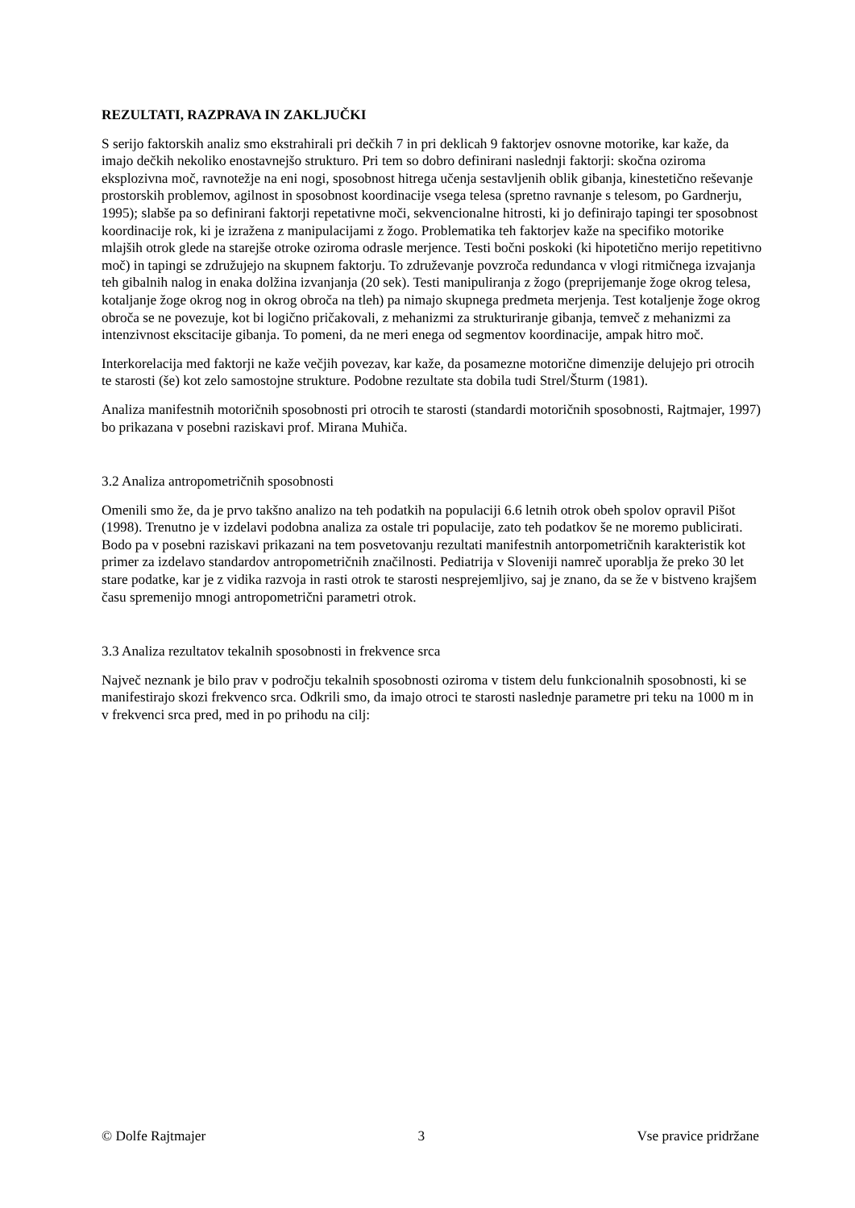REZULTATI, RAZPRAVA IN ZAKLJUČKI
S serijo faktorskih analiz smo ekstrahirali pri dečkih 7 in pri deklicah 9 faktorjev osnovne motorike, kar kaže, da imajo dečkih nekoliko enostavnejšo strukturo. Pri tem so dobro definirani naslednji faktorji: skočna oziroma eksplozivna moč, ravnotežje na eni nogi, sposobnost hitrega učenja sestavljenih oblik gibanja, kinestetično reševanje prostorskih problemov, agilnost in sposobnost koordinacije vsega telesa (spretno ravnanje s telesom, po Gardnerju, 1995); slabše pa so definirani faktorji repetativne moči, sekvencionalne hitrosti, ki jo definirajo tapingi ter sposobnost koordinacije rok, ki je izražena z manipulacijami z žogo. Problematika teh faktorjev kaže na specifiko motorike mlajših otrok glede na starejše otroke oziroma odrasle merjence. Testi bočni poskoki (ki hipotetično merijo repetitivno moč) in tapingi se združujejo na skupnem faktorju. To združevanje povzroča redundanca v vlogi ritmičnega izvajanja teh gibalnih nalog in enaka dolžina izvanjanja (20 sek). Testi manipuliranja z žogo (preprijemanje žoge okrog telesa, kotaljanje žoge okrog nog in okrog obroča na tleh) pa nimajo skupnega predmeta merjenja. Test kotaljenje žoge okrog obroča se ne povezuje, kot bi logično pričakovali, z mehanizmi za strukturiranje gibanja, temveč z mehanizmi za intenzivnost ekscitacije gibanja. To pomeni, da ne meri enega od segmentov koordinacije, ampak hitro moč.
Interkorelacija med faktorji ne kaže večjih povezav, kar kaže, da posamezne motorične dimenzije delujejo pri otrocih te starosti (še) kot zelo samostojne strukture. Podobne rezultate sta dobila tudi Strel/Šturm (1981).
Analiza manifestnih motoričnih sposobnosti pri otrocih te starosti (standardi motoričnih sposobnosti, Rajtmajer, 1997) bo prikazana v posebni raziskavi prof. Mirana Muhiča.
3.2 Analiza antropometričnih sposobnosti
Omenili smo že, da je prvo takšno analizo na teh podatkih na populaciji 6.6 letnih otrok obeh spolov opravil Pišot (1998). Trenutno je v izdelavi podobna analiza za ostale tri populacije, zato teh podatkov še ne moremo publicirati. Bodo pa v posebni raziskavi prikazani na tem posvetovanju rezultati manifestnih antorpometričnih karakteristik kot primer za izdelavo standardov antropometričnih značilnosti. Pediatrija v Sloveniji namreč uporablja že preko 30 let stare podatke, kar je z vidika razvoja in rasti otrok te starosti nesprejemljivo, saj je znano, da se že v bistveno krajšem času spremenijo mnogi antropometrični parametri otrok.
3.3 Analiza rezultatov tekalnih sposobnosti in frekvence srca
Največ neznank je bilo prav v področju tekalnih sposobnosti oziroma v tistem delu funkcionalnih sposobnosti, ki se manifestirajo skozi frekvenco srca. Odkrili smo, da imajo otroci te starosti naslednje parametre pri teku na 1000 m in v frekvenci srca pred, med in po prihodu na cilj:
© Dolfe Rajtmajer 3 Vse pravice pridržane